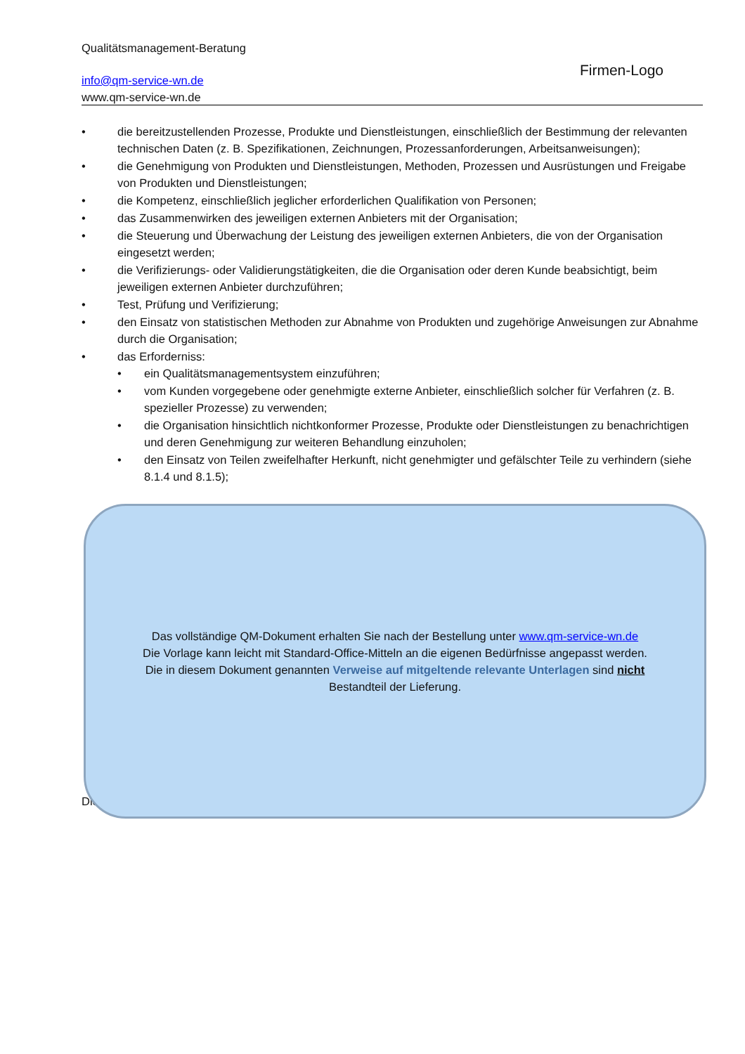Qualitätsmanagement-Beratung
info@qm-service-wn.de
www.qm-service-wn.de
Firmen-Logo
die bereitzustellenden Prozesse, Produkte und Dienstleistungen, einschließlich der Bestimmung der relevanten technischen Daten (z. B. Spezifikationen, Zeichnungen, Prozessanforderungen, Arbeitsanweisungen);
die Genehmigung von Produkten und Dienstleistungen, Methoden, Prozessen und Ausrüstungen und Freigabe von Produkten und Dienstleistungen;
die Kompetenz, einschließlich jeglicher erforderlichen Qualifikation von Personen;
das Zusammenwirken des jeweiligen externen Anbieters mit der Organisation;
die Steuerung und Überwachung der Leistung des jeweiligen externen Anbieters, die von der Organisation eingesetzt werden;
die Verifizierungs- oder Validierungstätigkeiten, die die Organisation oder deren Kunde beabsichtigt, beim jeweiligen externen Anbieter durchzuführen;
Test, Prüfung und Verifizierung;
den Einsatz von statistischen Methoden zur Abnahme von Produkten und zugehörige Anweisungen zur Abnahme durch die Organisation;
das Erforderniss:
ein Qualitätsmanagementsystem einzuführen;
vom Kunden vorgegebene oder genehmigte externe Anbieter, einschließlich solcher für Verfahren (z. B. spezieller Prozesse) zu verwenden;
die Organisation hinsichtlich nichtkonformer Prozesse, Produkte oder Dienstleistungen zu benachrichtigen und deren Genehmigung zur weiteren Behandlung einzuholen;
den Einsatz von Teilen zweifelhafter Herkunft, nicht genehmigter und gefälschter Teile zu verhindern (siehe 8.1.4 und 8.1.5);
Die
Das vollständige QM-Dokument erhalten Sie nach der Bestellung unter www.qm-service-wn.de
Die Vorlage kann leicht mit Standard-Office-Mitteln an die eigenen Bedürfnisse angepasst werden.
Die in diesem Dokument genannten Verweise auf mitgeltende relevante Unterlagen sind nicht
Bestandteil der Lieferung.